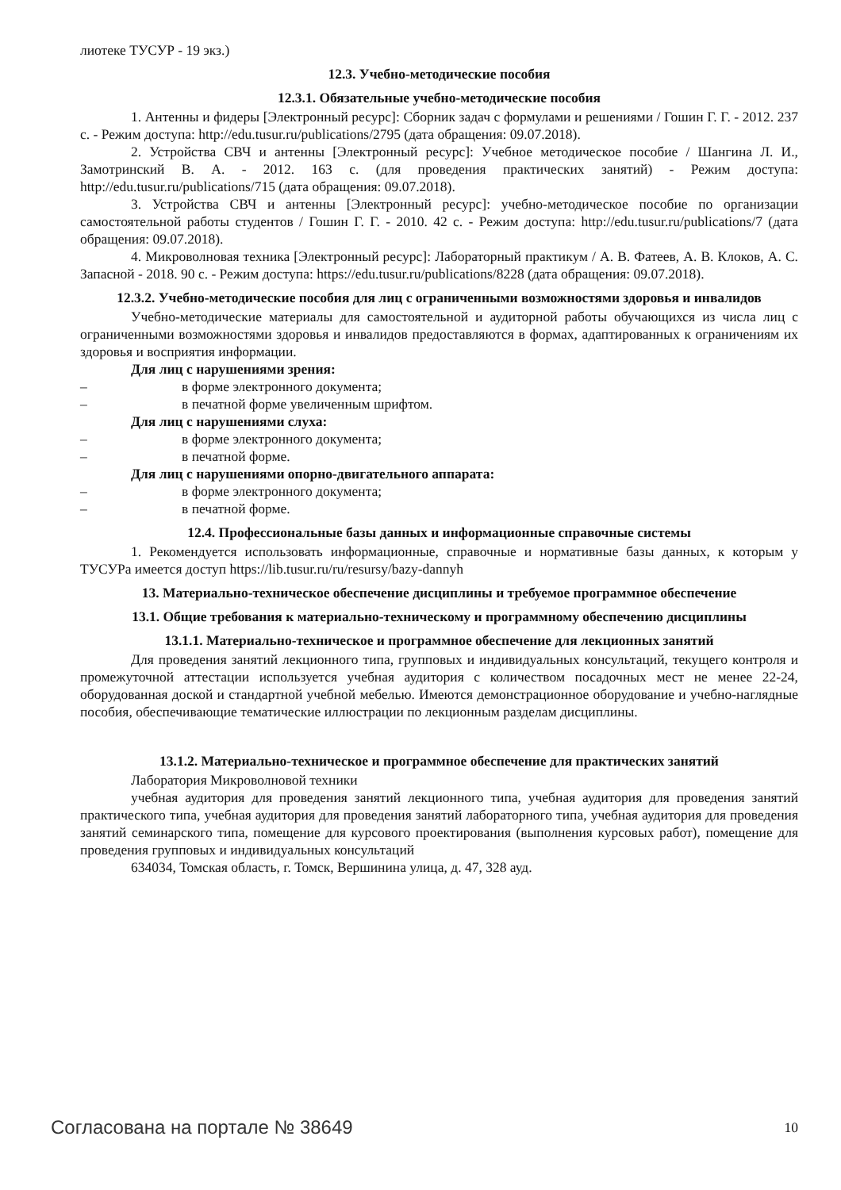лиотеке ТУСУР - 19 экз.)
12.3. Учебно-методические пособия
12.3.1. Обязательные учебно-методические пособия
1. Антенны и фидеры [Электронный ресурс]: Сборник задач с формулами и решениями / Гошин Г. Г. - 2012. 237 с. - Режим доступа: http://edu.tusur.ru/publications/2795 (дата обращения: 09.07.2018).
2. Устройства СВЧ и антенны [Электронный ресурс]: Учебное методическое пособие / Шангина Л. И., Замотринский В. А. - 2012. 163 с. (для проведения практических занятий) - Режим доступа: http://edu.tusur.ru/publications/715 (дата обращения: 09.07.2018).
3. Устройства СВЧ и антенны [Электронный ресурс]: учебно-методическое пособие по организации самостоятельной работы студентов / Гошин Г. Г. - 2010. 42 с. - Режим доступа: http://edu.tusur.ru/publications/7 (дата обращения: 09.07.2018).
4. Микроволновая техника [Электронный ресурс]: Лабораторный практикум / А. В. Фатеев, А. В. Клоков, А. С. Запасной - 2018. 90 с. - Режим доступа: https://edu.tusur.ru/publications/8228 (дата обращения: 09.07.2018).
12.3.2. Учебно-методические пособия для лиц с ограниченными возможностями здоровья и инвалидов
Учебно-методические материалы для самостоятельной и аудиторной работы обучающихся из числа лиц с ограниченными возможностями здоровья и инвалидов предоставляются в формах, адаптированных к ограничениям их здоровья и восприятия информации.
Для лиц с нарушениями зрения:
– в форме электронного документа;
– в печатной форме увеличенным шрифтом.
Для лиц с нарушениями слуха:
– в форме электронного документа;
– в печатной форме.
Для лиц с нарушениями опорно-двигательного аппарата:
– в форме электронного документа;
– в печатной форме.
12.4. Профессиональные базы данных и информационные справочные системы
1. Рекомендуется использовать информационные, справочные и нормативные базы данных, к которым у ТУСУРа имеется доступ https://lib.tusur.ru/ru/resursy/bazy-dannyh
13. Материально-техническое обеспечение дисциплины и требуемое программное обеспечение
13.1. Общие требования к материально-техническому и программному обеспечению дисциплины
13.1.1. Материально-техническое и программное обеспечение для лекционных занятий
Для проведения занятий лекционного типа, групповых и индивидуальных консультаций, текущего контроля и промежуточной аттестации используется учебная аудитория с количеством посадочных мест не менее 22-24, оборудованная доской и стандартной учебной мебелью. Имеются демонстрационное оборудование и учебно-наглядные пособия, обеспечивающие тематические иллюстрации по лекционным разделам дисциплины.
13.1.2. Материально-техническое и программное обеспечение для практических занятий
Лаборатория Микроволновой техники
учебная аудитория для проведения занятий лекционного типа, учебная аудитория для проведения занятий практического типа, учебная аудитория для проведения занятий лабораторного типа, учебная аудитория для проведения занятий семинарского типа, помещение для курсового проектирования (выполнения курсовых работ), помещение для проведения групповых и индивидуальных консультаций
634034, Томская область, г. Томск, Вершинина улица, д. 47, 328 ауд.
Согласована на портале № 38649 10